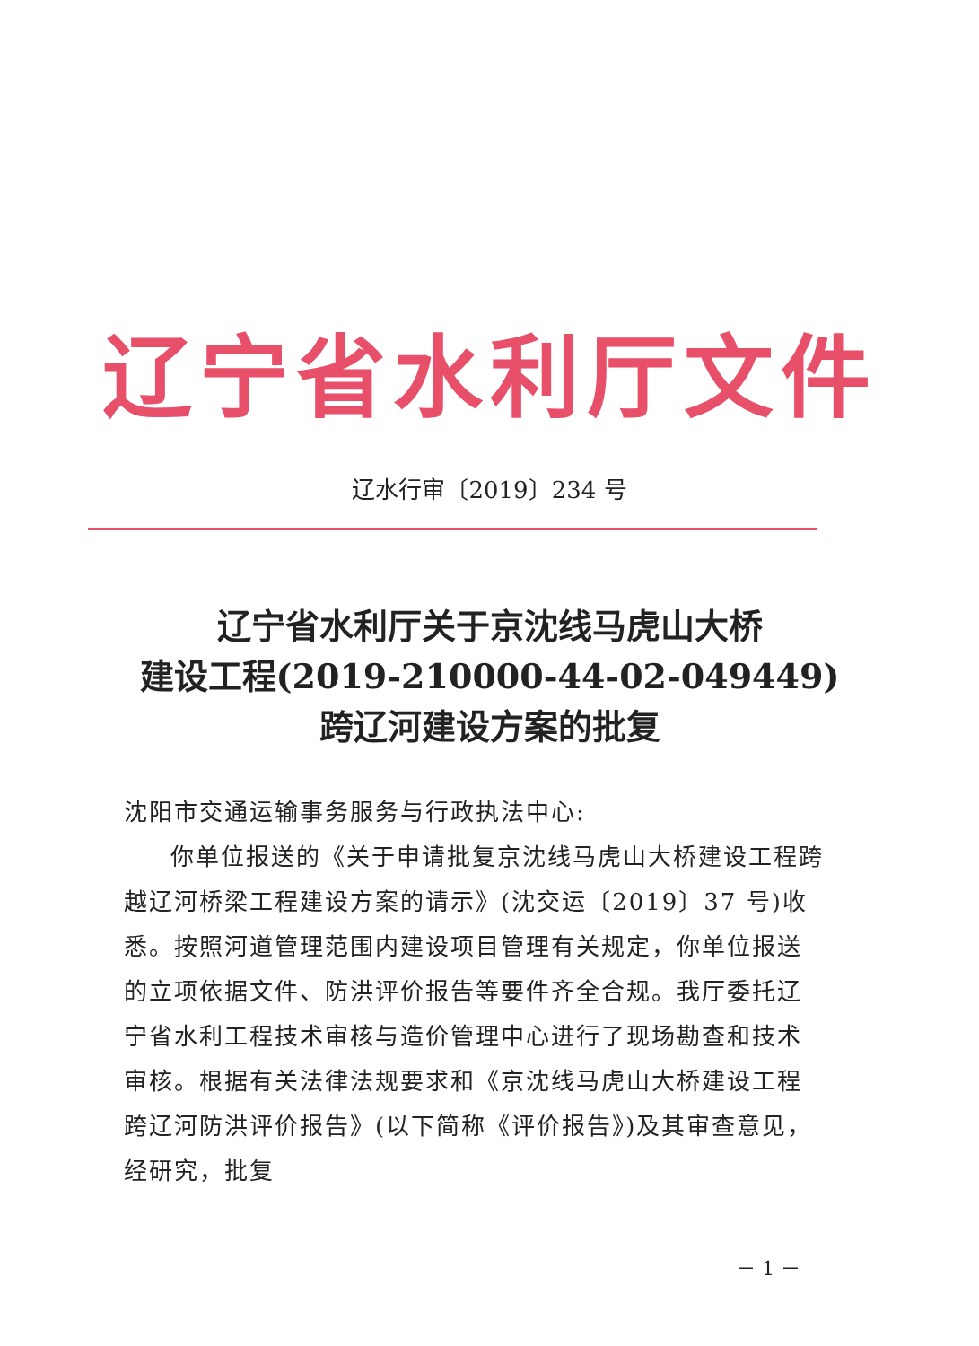辽宁省水利厅文件
辽水行审〔2019〕234 号
辽宁省水利厅关于京沈线马虎山大桥
建设工程(2019-210000-44-02-049449)
跨辽河建设方案的批复
沈阳市交通运输事务服务与行政执法中心:
你单位报送的《关于申请批复京沈线马虎山大桥建设工程跨越辽河桥梁工程建设方案的请示》(沈交运〔2019〕37 号)收悉。按照河道管理范围内建设项目管理有关规定，你单位报送的立项依据文件、防洪评价报告等要件齐全合规。我厅委托辽宁省水利工程技术审核与造价管理中心进行了现场勘查和技术审核。根据有关法律法规要求和《京沈线马虎山大桥建设工程跨辽河防洪评价报告》(以下简称《评价报告》)及其审查意见，经研究，批复
－ 1 －